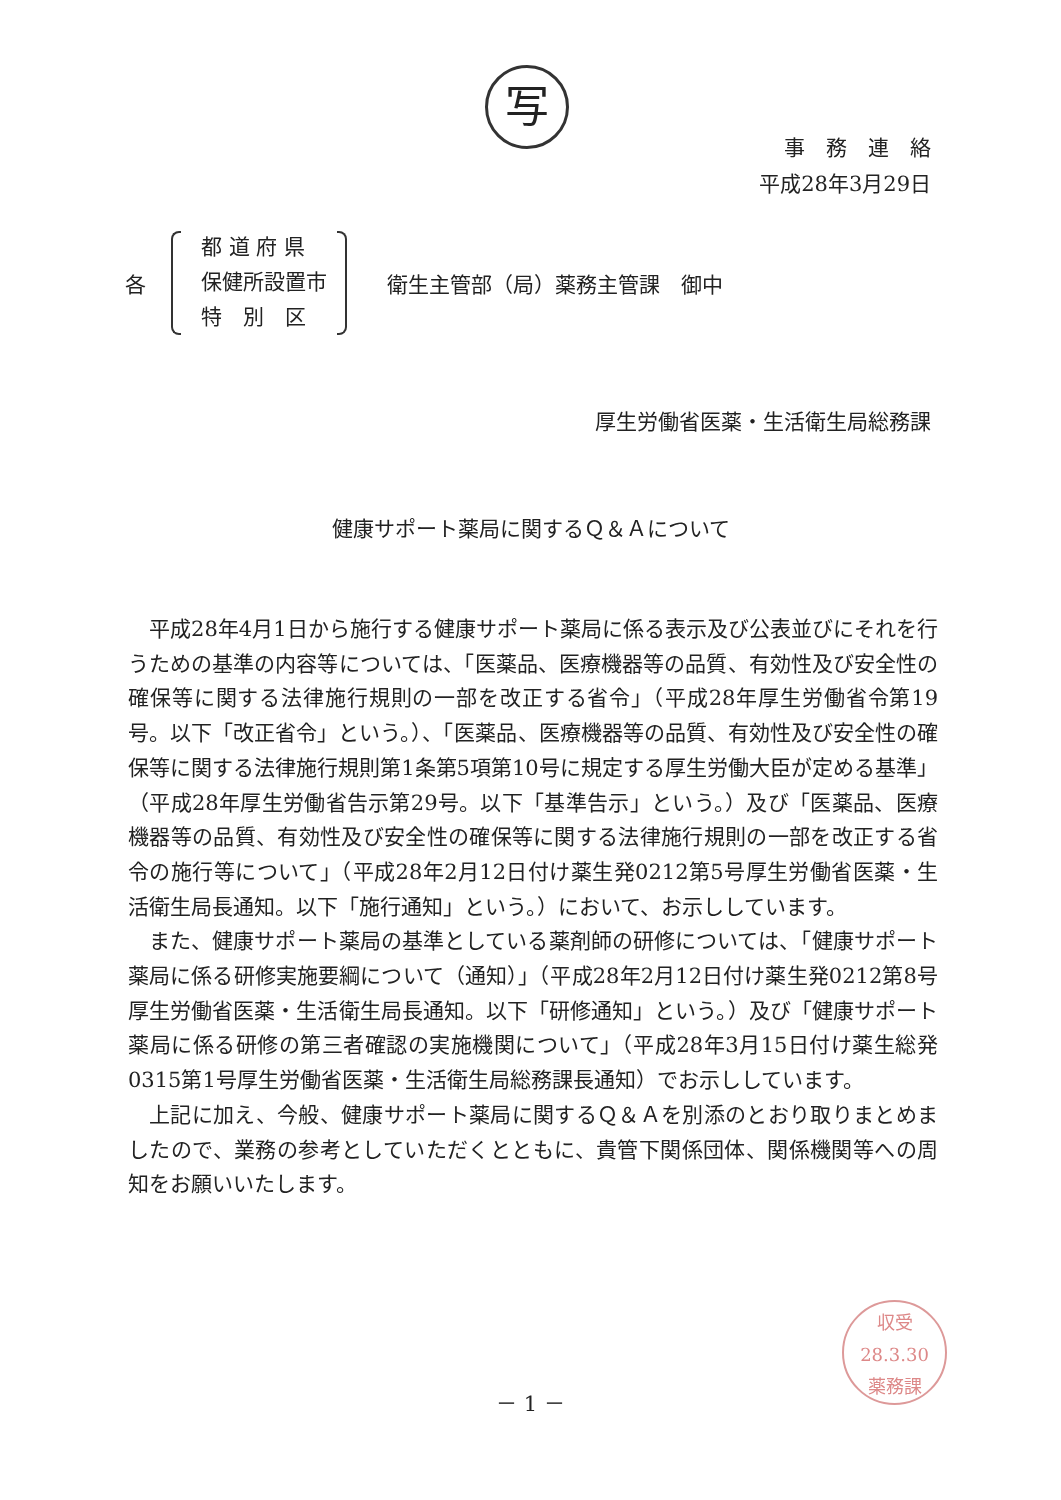写
事　務　連　絡
平成28年3月29日
各
都 道 府 県
保健所設置市
特　別　区
衛生主管部（局）薬務主管課　御中
厚生労働省医薬・生活衛生局総務課
健康サポート薬局に関するＱ＆Ａについて
平成28年4月1日から施行する健康サポート薬局に係る表示及び公表並びにそれを行うための基準の内容等については、「医薬品、医療機器等の品質、有効性及び安全性の確保等に関する法律施行規則の一部を改正する省令」（平成28年厚生労働省令第19号。以下「改正省令」という。）、「医薬品、医療機器等の品質、有効性及び安全性の確保等に関する法律施行規則第1条第5項第10号に規定する厚生労働大臣が定める基準」（平成28年厚生労働省告示第29号。以下「基準告示」という。）及び「医薬品、医療機器等の品質、有効性及び安全性の確保等に関する法律施行規則の一部を改正する省令の施行等について」（平成28年2月12日付け薬生発0212第5号厚生労働省医薬・生活衛生局長通知。以下「施行通知」という。）において、お示ししています。
また、健康サポート薬局の基準としている薬剤師の研修については、「健康サポート薬局に係る研修実施要綱について（通知）」（平成28年2月12日付け薬生発0212第8号厚生労働省医薬・生活衛生局長通知。以下「研修通知」という。）及び「健康サポート薬局に係る研修の第三者確認の実施機関について」（平成28年3月15日付け薬生総発0315第1号厚生労働省医薬・生活衛生局総務課長通知）でお示ししています。
上記に加え、今般、健康サポート薬局に関するＱ＆Ａを別添のとおり取りまとめましたので、業務の参考としていただくとともに、貴管下関係団体、関係機関等への周知をお願いいたします。
収受
28.3.30
薬務課
－ 1 －